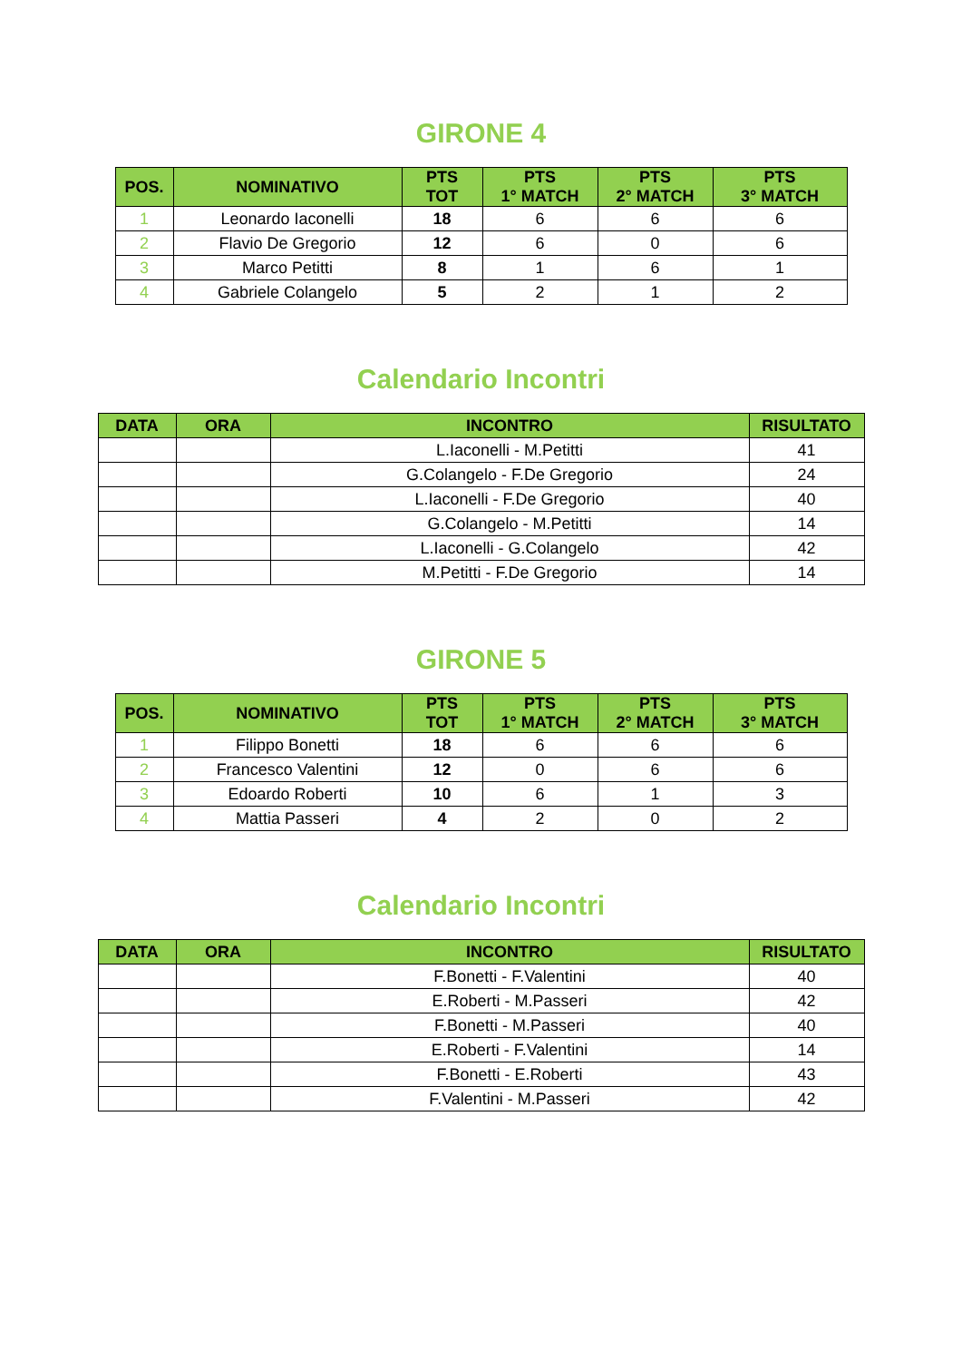GIRONE 4
| POS. | NOMINATIVO | PTS TOT | PTS 1° MATCH | PTS 2° MATCH | PTS 3° MATCH |
| --- | --- | --- | --- | --- | --- |
| 1 | Leonardo Iaconelli | 18 | 6 | 6 | 6 |
| 2 | Flavio De Gregorio | 12 | 6 | 0 | 6 |
| 3 | Marco Petitti | 8 | 1 | 6 | 1 |
| 4 | Gabriele Colangelo | 5 | 2 | 1 | 2 |
Calendario Incontri
| DATA | ORA | INCONTRO | RISULTATO |
| --- | --- | --- | --- |
| | | L.Iaconelli - M.Petitti | 41 |
| | | G.Colangelo - F.De Gregorio | 24 |
| | | L.Iaconelli - F.De Gregorio | 40 |
| | | G.Colangelo - M.Petitti | 14 |
| | | L.Iaconelli - G.Colangelo | 42 |
| | | M.Petitti - F.De Gregorio | 14 |
GIRONE 5
| POS. | NOMINATIVO | PTS TOT | PTS 1° MATCH | PTS 2° MATCH | PTS 3° MATCH |
| --- | --- | --- | --- | --- | --- |
| 1 | Filippo Bonetti | 18 | 6 | 6 | 6 |
| 2 | Francesco Valentini | 12 | 0 | 6 | 6 |
| 3 | Edoardo Roberti | 10 | 6 | 1 | 3 |
| 4 | Mattia Passeri | 4 | 2 | 0 | 2 |
Calendario Incontri
| DATA | ORA | INCONTRO | RISULTATO |
| --- | --- | --- | --- |
| | | F.Bonetti - F.Valentini | 40 |
| | | E.Roberti - M.Passeri | 42 |
| | | F.Bonetti - M.Passeri | 40 |
| | | E.Roberti - F.Valentini | 14 |
| | | F.Bonetti - E.Roberti | 43 |
| | | F.Valentini - M.Passeri | 42 |